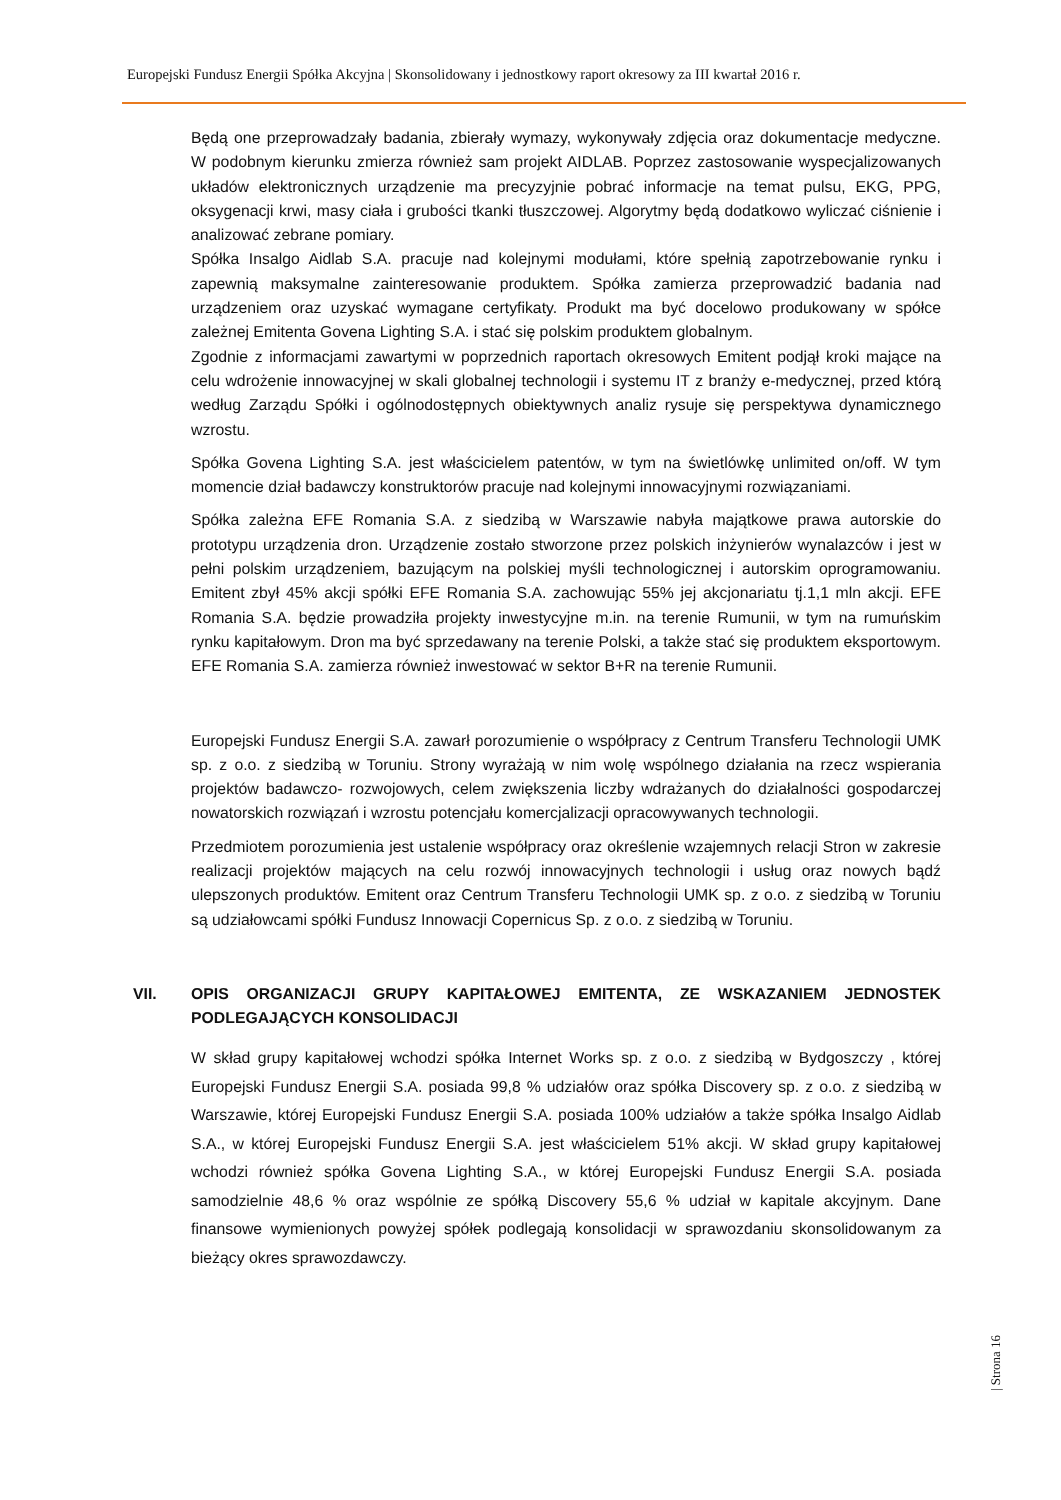Europejski Fundusz Energii Spółka Akcyjna | Skonsolidowany i jednostkowy raport okresowy za III kwartał 2016 r.
Będą one przeprowadzały badania, zbierały wymazy, wykonywały zdjęcia oraz dokumentacje medyczne. W podobnym kierunku zmierza również sam projekt AIDLAB. Poprzez zastosowanie wyspecjalizowanych układów elektronicznych urządzenie ma precyzyjnie pobrać informacje na temat pulsu, EKG, PPG, oksygenacji krwi, masy ciała i grubości tkanki tłuszczowej. Algorytmy będą dodatkowo wyliczać ciśnienie i analizować zebrane pomiary.
Spółka Insalgo Aidlab S.A. pracuje nad kolejnymi modułami, które spełnią zapotrzebowanie rynku i zapewnią maksymalne zainteresowanie produktem. Spółka zamierza przeprowadzić badania nad urządzeniem oraz uzyskać wymagane certyfikaty. Produkt ma być docelowo produkowany w spółce zależnej Emitenta Govena Lighting S.A. i stać się polskim produktem globalnym.
Zgodnie z informacjami zawartymi w poprzednich raportach okresowych Emitent podjął kroki mające na celu wdrożenie innowacyjnej w skali globalnej technologii i systemu IT z branży e-medycznej, przed którą według Zarządu Spółki i ogólnodostępnych obiektywnych analiz rysuje się perspektywa dynamicznego wzrostu.
Spółka Govena Lighting S.A. jest właścicielem patentów, w tym na świetlówkę unlimited on/off. W tym momencie dział badawczy konstruktorów pracuje nad kolejnymi innowacyjnymi rozwiązaniami.
Spółka zależna EFE Romania S.A. z siedzibą w Warszawie nabyła majątkowe prawa autorskie do prototypu urządzenia dron. Urządzenie zostało stworzone przez polskich inżynierów wynalazców i jest w pełni polskim urządzeniem, bazującym na polskiej myśli technologicznej i autorskim oprogramowaniu. Emitent zbył 45% akcji spółki EFE Romania S.A. zachowując 55% jej akcjonariatu tj.1,1 mln akcji. EFE Romania S.A. będzie prowadziła projekty inwestycyjne m.in. na terenie Rumunii, w tym na rumuńskim rynku kapitałowym. Dron ma być sprzedawany na terenie Polski, a także stać się produktem eksportowym. EFE Romania S.A. zamierza również inwestować w sektor B+R na terenie Rumunii.
Europejski Fundusz Energii S.A. zawarł porozumienie o współpracy z Centrum Transferu Technologii UMK sp. z o.o. z siedzibą w Toruniu. Strony wyrażają w nim wolę wspólnego działania na rzecz wspierania projektów badawczo- rozwojowych, celem zwiększenia liczby wdrażanych do działalności gospodarczej nowatorskich rozwiązań i wzrostu potencjału komercjalizacji opracowywanych technologii.
Przedmiotem porozumienia jest ustalenie współpracy oraz określenie wzajemnych relacji Stron w zakresie realizacji projektów mających na celu rozwój innowacyjnych technologii i usług oraz nowych bądź ulepszonych produktów. Emitent oraz Centrum Transferu Technologii UMK sp. z o.o. z siedzibą w Toruniu są udziałowcami spółki Fundusz Innowacji Copernicus Sp. z o.o. z siedzibą w Toruniu.
VII. OPIS ORGANIZACJI GRUPY KAPITAŁOWEJ EMITENTA, ZE WSKAZANIEM JEDNOSTEK PODLEGAJĄCYCH KONSOLIDACJI
W skład grupy kapitałowej wchodzi spółka Internet Works sp. z o.o. z siedzibą w Bydgoszczy , której Europejski Fundusz Energii S.A. posiada 99,8 % udziałów oraz spółka Discovery sp. z o.o. z siedzibą w Warszawie, której Europejski Fundusz Energii S.A. posiada 100% udziałów a także spółka Insalgo Aidlab S.A., w której Europejski Fundusz Energii S.A. jest właścicielem 51% akcji. W skład grupy kapitałowej wchodzi również spółka Govena Lighting S.A., w której Europejski Fundusz Energii S.A. posiada samodzielnie 48,6 % oraz wspólnie ze spółką Discovery 55,6 % udział w kapitale akcyjnym. Dane finansowe wymienionych powyżej spółek podlegają konsolidacji w sprawozdaniu skonsolidowanym za bieżący okres sprawozdawczy.
| Strona 16